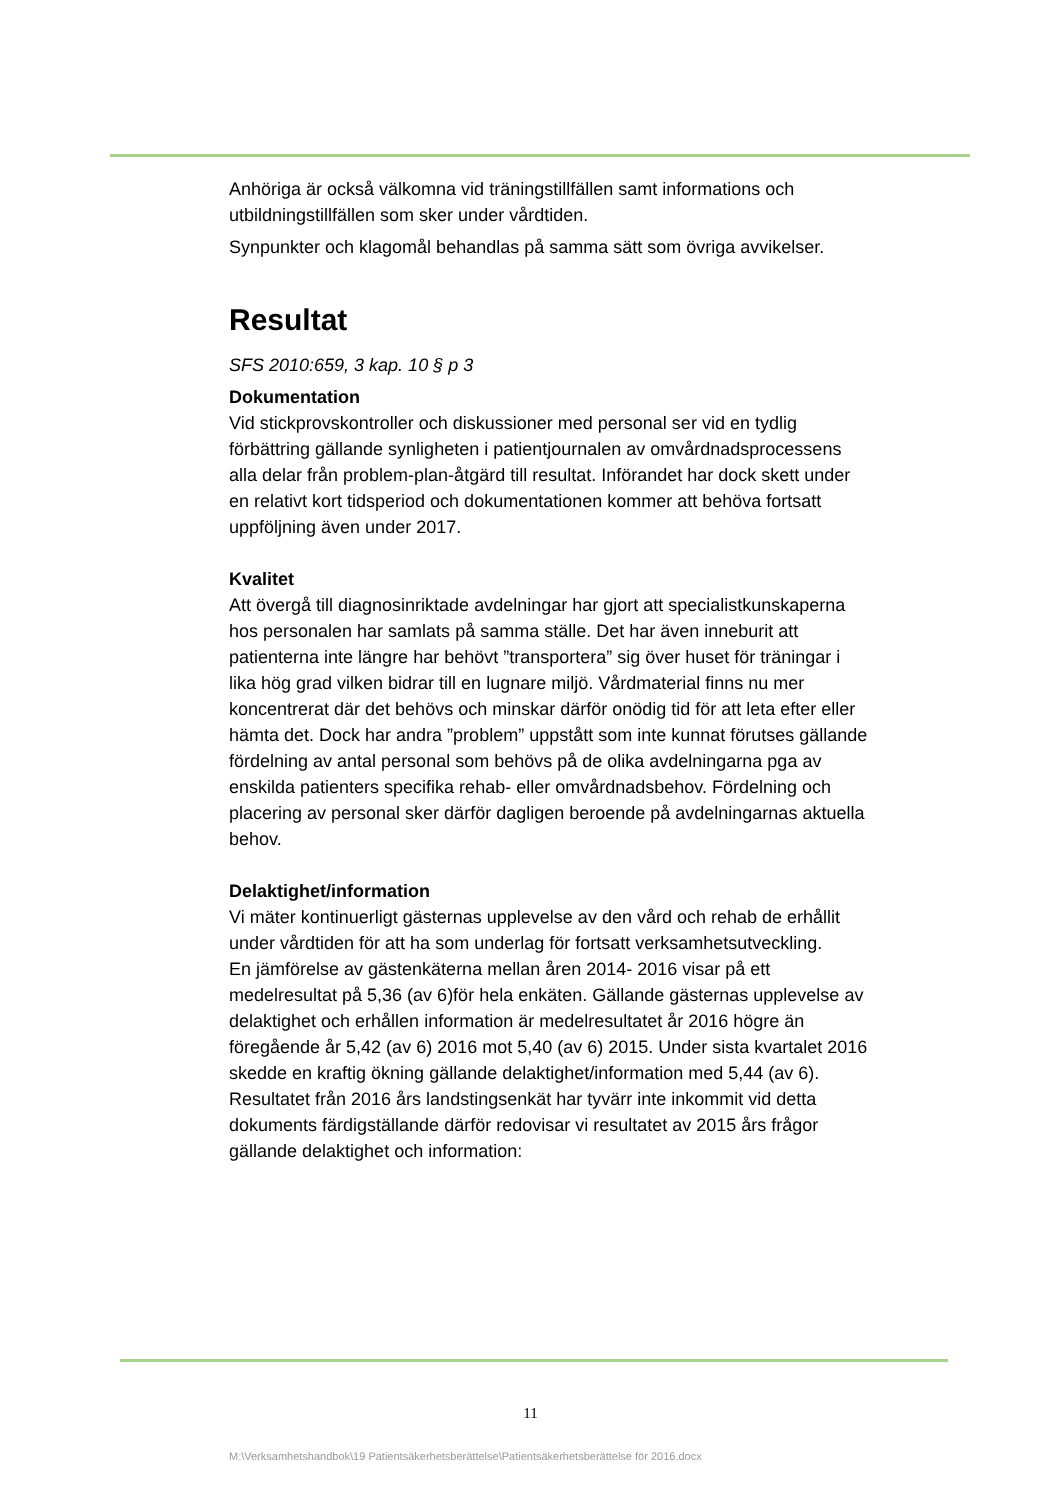Anhöriga är också välkomna vid träningstillfällen samt informations och utbildningstillfällen som sker under vårdtiden.
Synpunkter och klagomål behandlas på samma sätt som övriga avvikelser.
Resultat
SFS 2010:659, 3 kap. 10 § p 3
Dokumentation
Vid stickprovskontroller och diskussioner med personal ser vid en tydlig förbättring gällande synligheten i patientjournalen av omvårdnadsprocessens alla delar från problem-plan-åtgärd till resultat. Införandet har dock skett under en relativt kort tidsperiod och dokumentationen kommer att behöva fortsatt uppföljning även under 2017.
Kvalitet
Att övergå till diagnosinriktade avdelningar har gjort att specialistkunskaperna hos personalen har samlats på samma ställe. Det har även inneburit att patienterna inte längre har behövt ”transportera” sig över huset för träningar i lika hög grad vilken bidrar till en lugnare miljö. Vårdmaterial finns nu mer koncentrerat där det behövs och minskar därför onödig tid för att leta efter eller hämta det. Dock har andra ”problem” uppstått som inte kunnat förutses gällande fördelning av antal personal som behövs på de olika avdelningarna pga av enskilda patienters specifika rehab- eller omvårdnadsbehov. Fördelning och placering av personal sker därför dagligen beroende på avdelningarnas aktuella behov.
Delaktighet/information
Vi mäter kontinuerligt gästernas upplevelse av den vård och rehab de erhållit under vårdtiden för att ha som underlag för fortsatt verksamhetsutveckling.
En jämförelse av gästenkäterna mellan åren 2014- 2016 visar på ett medelresultat på 5,36 (av 6)för hela enkäten. Gällande gästernas upplevelse av delaktighet och erhållen information är medelresultatet år 2016 högre än föregående år 5,42 (av 6) 2016 mot 5,40 (av 6) 2015. Under sista kvartalet 2016 skedde en kraftig ökning gällande delaktighet/information med 5,44 (av 6).
Resultatet från 2016 års landstingsenkät har tyvärr inte inkommit vid detta dokuments färdigställande därför redovisar vi resultatet av 2015 års frågor gällande delaktighet och information:
11
M:\Verksamhetshandbok\19 Patientsäkerhetsberättelse\Patientsäkerhetsberättelse för 2016.docx